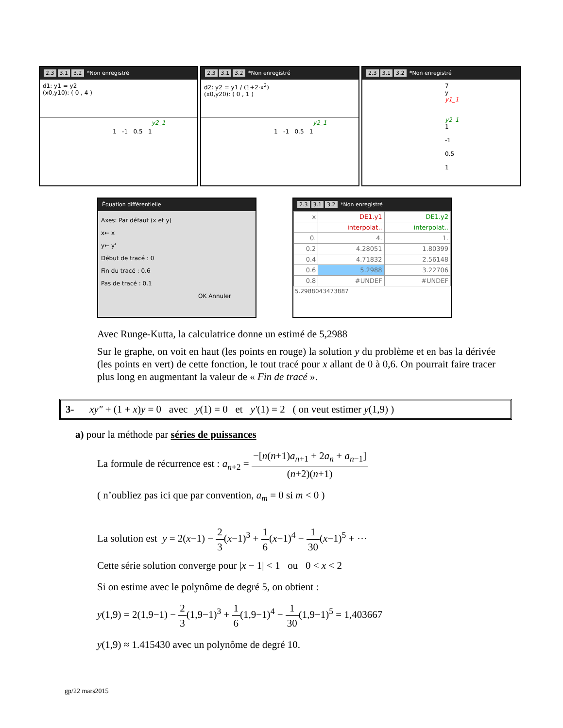2.3 3.1 3.2 *Non enregistré
d1: y1 = y2
(x0,y10): ( 0 , 4 )
y2_1
1 -1 0.5 1
2.3 3.1 3.2 *Non enregistré
d2: y2 = y1 / (1+2·x<sup>2</sup>)
(x0,y20): ( 0 , 1 )
y2_1
1 -1 0.5 1
2.3 3.1 3.2 *Non enregistré
7 y
y1_1
y2_1
1 -1 0.5 1
Équation différentielle
Axes: Par défaut (x et y)
x← x
y← y'
Début de tracé : 0
Fin du tracé : 0.6
Pas de tracé : 0.1
OK Annuler
2.3 3.1 3.2 *Non enregistré
| x | DE1.y1 | DE1.y2 |
| --- | --- | --- |
| | interpolat.. | interpolat.. |
| 0. | 4. | 1. |
| 0.2 | 4.28051 | 1.80399 |
| 0.4 | 4.71832 | 2.56148 |
| 0.6 | 5.2988 | 3.22706 |
| 0.8 | #UNDEF | #UNDEF |
5.2988043473887
Avec Runge-Kutta, la calculatrice donne un estimé de 5,2988
Sur le graphe, on voit en haut (les points en rouge) la solution y du problème et en bas la dérivée (les points en vert) de cette fonction, le tout tracé pour x allant de 0 à 0,6. On pourrait faire tracer plus long en augmentant la valeur de « Fin de tracé ».
3- xy″ + (1 + x)y = 0 avec y(1) = 0 et y′(1) = 2 ( on veut estimer y(1,9) )
a) pour la méthode par séries de puissances
La formule de récurrence est : a<sub>n+2</sub> = −[n(n+1)a<sub>n+1</sub> + 2a<sub>n</sub> + a<sub>n−1</sub>] (n+2)(n+1)
( n’oubliez pas ici que par convention, a<sub>m</sub> = 0 si m < 0 )
La solution est y = 2(x−1) − 2 3(x−1)<sup>3</sup> + 1 6(x−1)<sup>4</sup> − 1 30(x−1)<sup>5</sup> + ⋯
Cette série solution converge pour |x − 1| < 1 ou 0 < x < 2
Si on estime avec le polynôme de degré 5, on obtient :
y(1,9) = 2(1,9−1) − 2 3(1,9−1)<sup>3</sup> + 1 6(1,9−1)<sup>4</sup> − 1 30(1,9−1)<sup>5</sup> = 1,403667
y(1,9) ≈ 1.415430 avec un polynôme de degré 10.
gp/22 mars2015